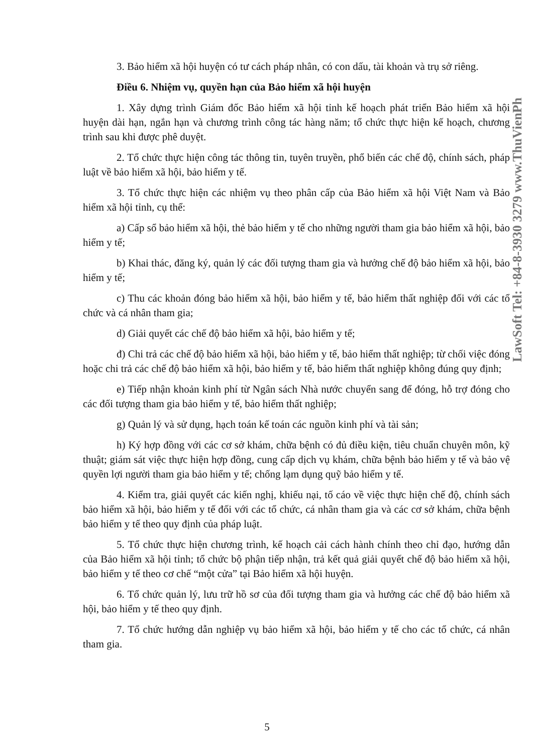3. Bảo hiểm xã hội huyện có tư cách pháp nhân, có con dấu, tài khoản và trụ sở riêng.
Điều 6. Nhiệm vụ, quyền hạn của Bảo hiểm xã hội huyện
1. Xây dựng trình Giám đốc Bảo hiểm xã hội tỉnh kế hoạch phát triển Bảo hiểm xã hội huyện dài hạn, ngắn hạn và chương trình công tác hàng năm; tổ chức thực hiện kế hoạch, chương trình sau khi được phê duyệt.
2. Tổ chức thực hiện công tác thông tin, tuyên truyền, phổ biến các chế độ, chính sách, pháp luật về bảo hiểm xã hội, bảo hiểm y tế.
3. Tổ chức thực hiện các nhiệm vụ theo phân cấp của Bảo hiểm xã hội Việt Nam và Bảo hiểm xã hội tỉnh, cụ thể:
a) Cấp sổ bảo hiểm xã hội, thẻ bảo hiểm y tế cho những người tham gia bảo hiểm xã hội, bảo hiểm y tế;
b) Khai thác, đăng ký, quản lý các đối tượng tham gia và hưởng chế độ bảo hiểm xã hội, bảo hiểm y tế;
c) Thu các khoản đóng bảo hiểm xã hội, bảo hiểm y tế, bảo hiểm thất nghiệp đối với các tổ chức và cá nhân tham gia;
d) Giải quyết các chế độ bảo hiểm xã hội, bảo hiểm y tế;
đ) Chi trả các chế độ bảo hiểm xã hội, bảo hiểm y tế, bảo hiểm thất nghiệp; từ chối việc đóng hoặc chi trả các chế độ bảo hiểm xã hội, bảo hiểm y tế, bảo hiểm thất nghiệp không đúng quy định;
e) Tiếp nhận khoản kinh phí từ Ngân sách Nhà nước chuyển sang để đóng, hỗ trợ đóng cho các đối tượng tham gia bảo hiểm y tế, bảo hiểm thất nghiệp;
g) Quản lý và sử dụng, hạch toán kế toán các nguồn kinh phí và tài sản;
h) Ký hợp đồng với các cơ sở khám, chữa bệnh có đủ điều kiện, tiêu chuẩn chuyên môn, kỹ thuật; giám sát việc thực hiện hợp đồng, cung cấp dịch vụ khám, chữa bệnh bảo hiểm y tế và bảo vệ quyền lợi người tham gia bảo hiểm y tế; chống lạm dụng quỹ bảo hiểm y tế.
4. Kiểm tra, giải quyết các kiến nghị, khiếu nại, tố cáo về việc thực hiện chế độ, chính sách bảo hiểm xã hội, bảo hiểm y tế đối với các tổ chức, cá nhân tham gia và các cơ sở khám, chữa bệnh bảo hiểm y tế theo quy định của pháp luật.
5. Tổ chức thực hiện chương trình, kế hoạch cải cách hành chính theo chỉ đạo, hướng dẫn của Bảo hiểm xã hội tỉnh; tổ chức bộ phận tiếp nhận, trả kết quả giải quyết chế độ bảo hiểm xã hội, bảo hiểm y tế theo cơ chế “một cửa” tại Bảo hiểm xã hội huyện.
6. Tổ chức quản lý, lưu trữ hồ sơ của đối tượng tham gia và hưởng các chế độ bảo hiểm xã hội, bảo hiểm y tế theo quy định.
7. Tổ chức hướng dẫn nghiệp vụ bảo hiểm xã hội, bảo hiểm y tế cho các tổ chức, cá nhân tham gia.
5
LawSoft Tel: +84-8-3930 3279 www.ThuVienPh